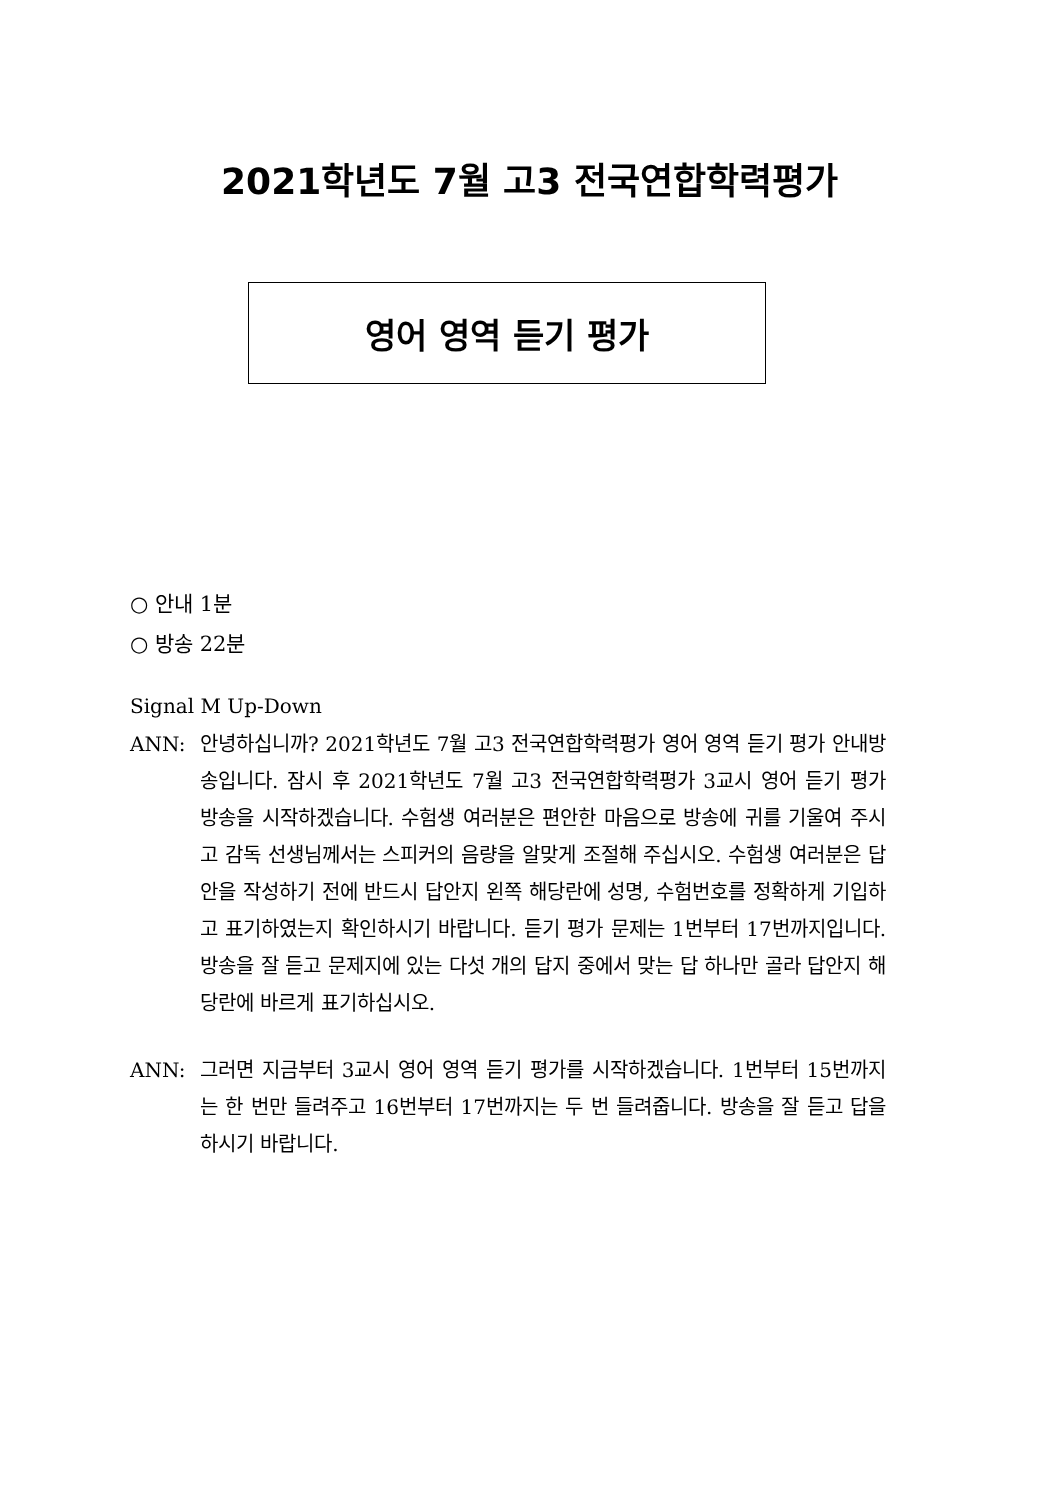2021학년도 7월 고3 전국연합학력평가
영어 영역 듣기 평가
○ 안내 1분
○ 방송 22분
Signal M Up-Down
ANN: 안녕하십니까? 2021학년도 7월 고3 전국연합학력평가 영어 영역 듣기 평가 안내방송입니다. 잠시 후 2021학년도 7월 고3 전국연합학력평가 3교시 영어 듣기 평가 방송을 시작하겠습니다. 수험생 여러분은 편안한 마음으로 방송에 귀를 기울여 주시고 감독 선생님께서는 스피커의 음량을 알맞게 조절해 주십시오. 수험생 여러분은 답안을 작성하기 전에 반드시 답안지 왼쪽 해당란에 성명, 수험번호를 정확하게 기입하고 표기하였는지 확인하시기 바랍니다. 듣기 평가 문제는 1번부터 17번까지입니다. 방송을 잘 듣고 문제지에 있는 다섯 개의 답지 중에서 맞는 답 하나만 골라 답안지 해당란에 바르게 표기하십시오.
ANN: 그러면 지금부터 3교시 영어 영역 듣기 평가를 시작하겠습니다. 1번부터 15번까지는 한 번만 들려주고 16번부터 17번까지는 두 번 들려줍니다. 방송을 잘 듣고 답을 하시기 바랍니다.